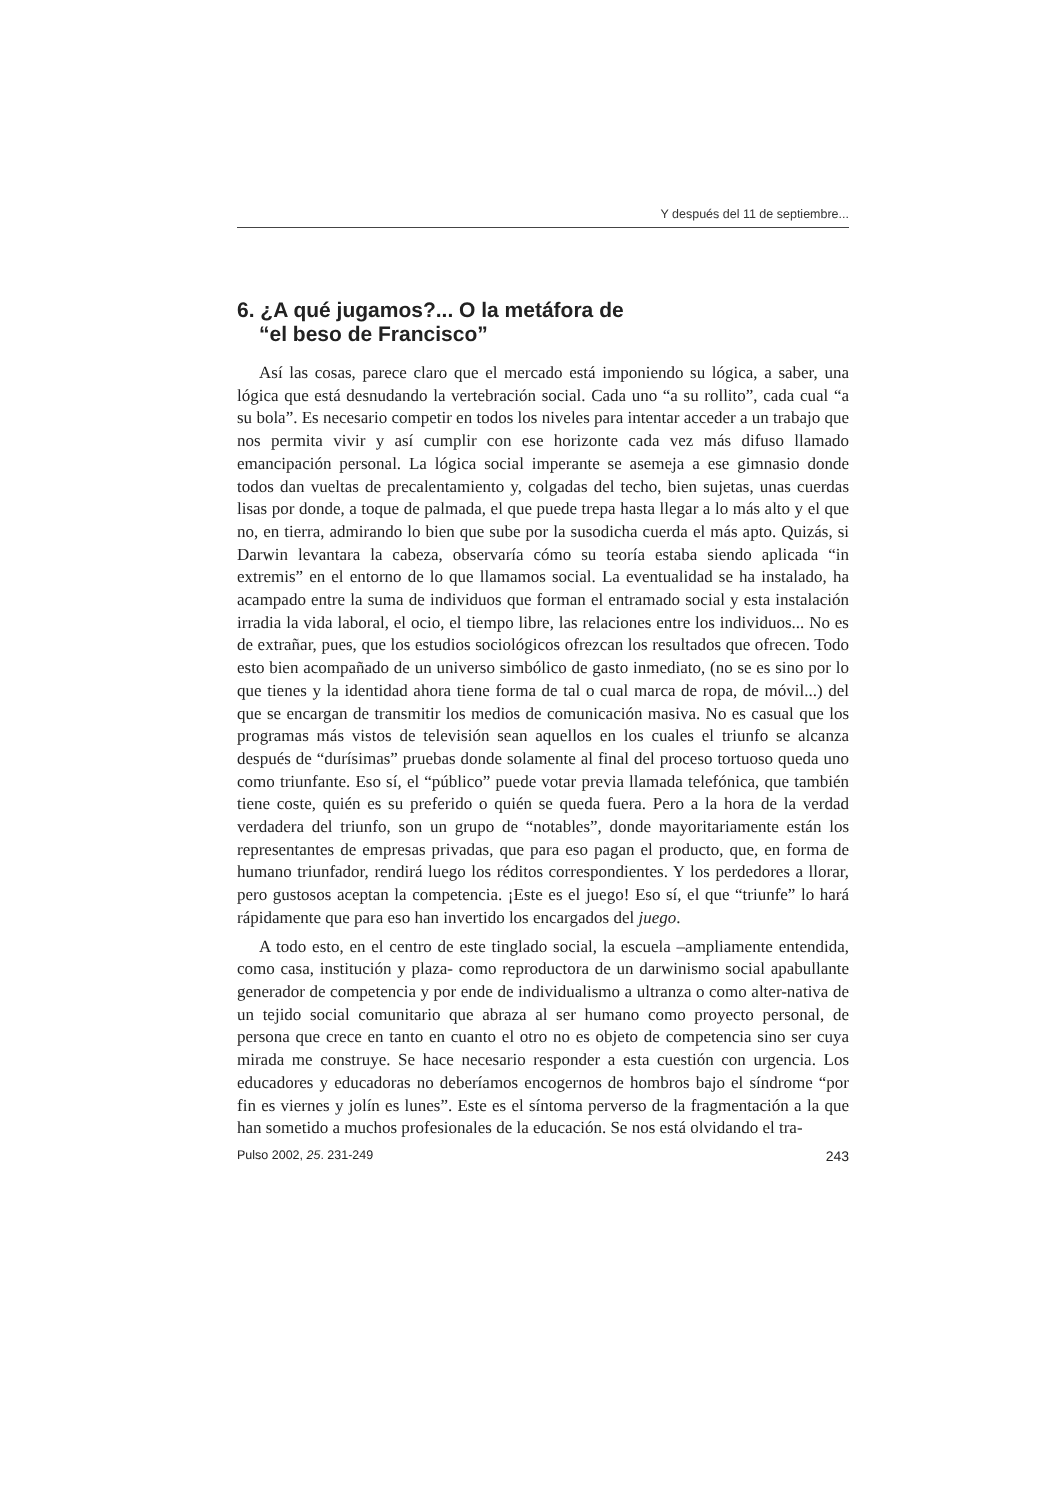Y después del 11 de septiembre...
6. ¿A qué jugamos?... O la metáfora de
“el beso de Francisco”
Así las cosas, parece claro que el mercado está imponiendo su lógica, a saber, una lógica que está desnudando la vertebración social. Cada uno “a su rollito”, cada cual “a su bola”. Es necesario competir en todos los niveles para intentar acceder a un trabajo que nos permita vivir y así cumplir con ese horizonte cada vez más difuso llamado emancipación personal. La lógica social imperante se asemeja a ese gimnasio donde todos dan vueltas de precalentamiento y, colgadas del techo, bien sujetas, unas cuerdas lisas por donde, a toque de palmada, el que puede trepa hasta llegar a lo más alto y el que no, en tierra, admirando lo bien que sube por la susodicha cuerda el más apto. Quizás, si Darwin levantara la cabeza, observaría cómo su teoría estaba siendo aplicada “in extremis” en el entorno de lo que llamamos social. La eventualidad se ha instalado, ha acampado entre la suma de individuos que forman el entramado social y esta instalación irradia la vida laboral, el ocio, el tiempo libre, las relaciones entre los individuos... No es de extrañar, pues, que los estudios sociológicos ofrezcan los resultados que ofrecen. Todo esto bien acompañado de un universo simbólico de gasto inmediato, (no se es sino por lo que tienes y la identidad ahora tiene forma de tal o cual marca de ropa, de móvil...) del que se encargan de transmitir los medios de comunicación masiva. No es casual que los programas más vistos de televisión sean aquellos en los cuales el triunfo se alcanza después de “durísimas” pruebas donde solamente al final del proceso tortuoso queda uno como triunfante. Eso sí, el “público” puede votar previa llamada telefónica, que también tiene coste, quién es su preferido o quién se queda fuera. Pero a la hora de la verdad verdadera del triunfo, son un grupo de “notables”, donde mayoritariamente están los representantes de empresas privadas, que para eso pagan el producto, que, en forma de humano triunfador, rendirá luego los réditos correspondientes. Y los perdedores a llorar, pero gustosos aceptan la competencia. ¡Este es el juego! Eso sí, el que “triunfe” lo hará rápidamente que para eso han invertido los encargados del juego.
A todo esto, en el centro de este tinglado social, la escuela –ampliamente entendida, como casa, institución y plaza- como reproductora de un darwinismo social apabullante generador de competencia y por ende de individualismo a ultranza o como alter-nativa de un tejido social comunitario que abraza al ser humano como proyecto personal, de persona que crece en tanto en cuanto el otro no es objeto de competencia sino ser cuya mirada me construye. Se hace necesario responder a esta cuestión con urgencia. Los educadores y educadoras no deberíamos encogernos de hombros bajo el síndrome “por fin es viernes y jolín es lunes”. Este es el síntoma perverso de la fragmentación a la que han sometido a muchos profesionales de la educación. Se nos está olvidando el tra-
Pulso 2002, 25. 231-249 243